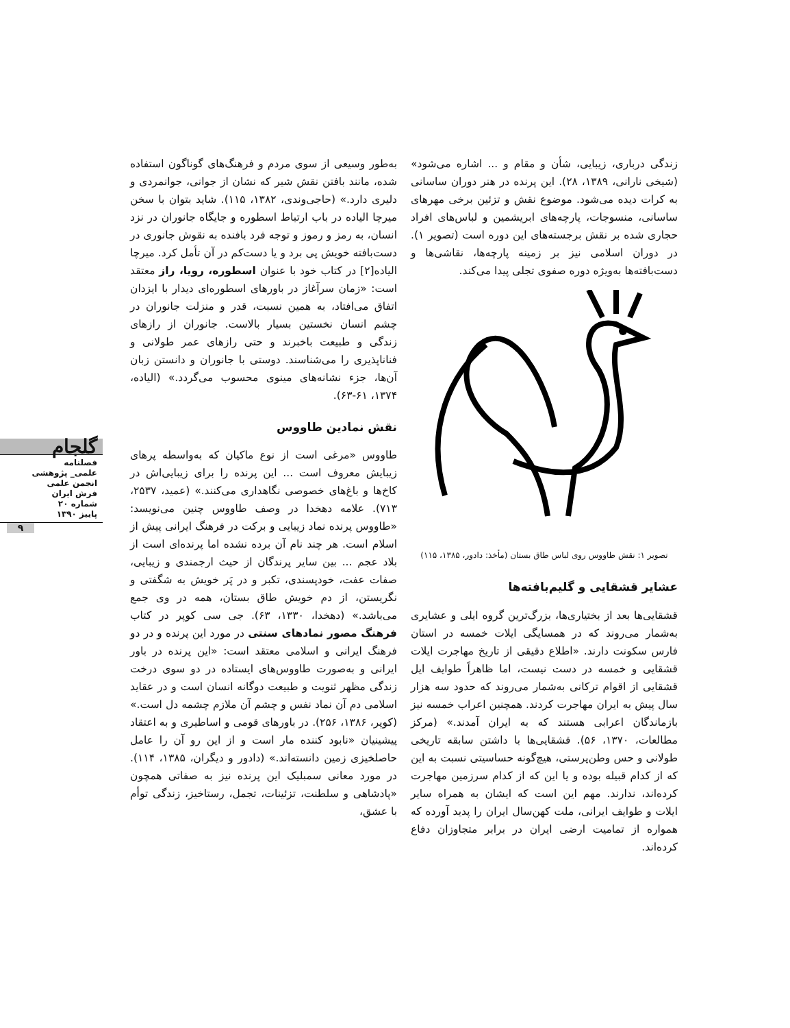به‌طور وسیعی از سوی مردم و فرهنگ‌های گوناگون استفاده شده، مانند بافتن نقش شیر که نشان از جوانی، جوانمردی و دلیری دارد.» (حاجی‌وندی، ۱۳۸۲، ۱۱۵). شاید بتوان با سخن میرچا الیاده در باب ارتباط اسطوره و جایگاه جانوران در نزد انسان، به رمز و رموز و توجه فرد بافنده به نقوش جانوری در دست‌بافته خویش پی برد و یا دست‌کم در آن تأمل کرد. میرچا الیاده[۲] در کتاب خود با عنوان اسطوره، رویا، راز معتقد است: «زمان سرآغاز در باورهای اسطوره‌ای دیدار با ایزدان اتفاق می‌افتاد، به همین نسبت، قدر و منزلت جانوران در چشم انسان نخستین بسیار بالاست. جانوران از رازهای زندگی و طبیعت باخبرند و حتی رازهای عمر طولانی و فناناپذیری را می‌شناسند. دوستی با جانوران و دانستن زبان آن‌ها، جزء نشانه‌های مینوی محسوب می‌گردد.» (الیاده، ۱۳۷۴، ۶۱-۶۳).
نقش نمادین طاووس
طاووس «مرغی است از نوع ماکیان که به‌واسطه پرهای زیبایش معروف است ... این پرنده را برای زیبایی‌اش در کاخ‌ها و باغ‌های خصوصی نگاهداری می‌کنند.» (عمید، ۲۵۳۷، ۷۱۳). علامه دهخدا در وصف طاووس چنین می‌نویسد: «طاووس پرنده نماد زیبایی و برکت در فرهنگ ایرانی پیش از اسلام است. هر چند نام آن برده نشده اما پرنده‌ای است از بلاد عجم ... بین سایر پرندگان از حیث ارجمندی و زیبایی، صفات عفت، خودپسندی، تکبر و در پَر خویش به شگفتی و نگریستن، از دم خویش طاق بستان، همه در وی جمع می‌باشد.» (دهخدا، ۱۳۳۰، ۶۳). جی سی کوپر در کتاب فرهنگ مصور نمادهای سنتی در مورد این پرنده و در دو فرهنگ ایرانی و اسلامی معتقد است: «این پرنده در باور ایرانی و به‌صورت طاووس‌های ایستاده در دو سوی درخت زندگی مظهر ثنویت و طبیعت دوگانه انسان است و در عقاید اسلامی دم آن نماد نفس و چشم آن ملازم چشمه دل است.» (کوپر، ۱۳۸۶، ۲۵۶). در باورهای قومی و اساطیری و به اعتقاد پیشینیان «نابود کننده مار است و از این رو آن را عامل حاصلخیزی زمین دانسته‌اند.» (دادور و دیگران، ۱۳۸۵، ۱۱۴). در مورد معانی سمبلیک این پرنده نیز به صفاتی همچون «پادشاهی و سلطنت، تزئینات، تجمل، رستاخیز، زندگی توأم با عشق،
زندگی درباری، زیبایی، شأن و مقام و ... اشاره می‌شود» (شیخی نارانی، ۱۳۸۹، ۲۸). این پرنده در هنر دوران ساسانی به کرات دیده می‌شود. موضوع نقش و تزئین برخی مهرهای ساسانی، منسوجات، پارچه‌های ابریشمین و لباس‌های افراد حجاری شده بر نقش برجسته‌های این دوره است (تصویر ۱). در دوران اسلامی نیز بر زمینه پارچه‌ها، نقاشی‌ها و دست‌بافته‌ها به‌ویژه دوره صفوی تجلی پیدا می‌کند.
تصویر ۱: نقش طاووس روی لباس طاق بستان (مأخذ: دادور، ۱۳۸۵، ۱۱۵)
عشایر قشقایی و گلیم‌بافته‌ها
قشقایی‌ها بعد از بختیاری‌ها، بزرگ‌ترین گروه ایلی و عشایری به‌شمار می‌روند که در همسایگی ایلات خمسه در استان فارس سکونت دارند. «اطلاع دقیقی از تاریخ مهاجرت ایلات قشقایی و خمسه در دست نیست، اما ظاهراً طوایف ایل قشقایی از اقوام ترکانی به‌شمار می‌روند که حدود سه هزار سال پیش به ایران مهاجرت کردند. همچنین اعراب خمسه نیز بازماندگان اعرابی هستند که به ایران آمدند.» (مرکز مطالعات، ۱۳۷۰، ۵۶). قشقایی‌ها با داشتن سابقه تاریخی طولانی و حس وطن‌پرستی، هیچ‌گونه حساسیتی نسبت به این که از کدام قبیله بوده و یا این که از کدام سرزمین مهاجرت کرده‌اند، ندارند. مهم این است که ایشان به همراه سایر ایلات و طوایف ایرانی، ملت کهن‌سال ایران را پدید آورده که همواره از تمامیت ارضی ایران در برابر متجاوزان دفاع کرده‌اند.
گلجام
فصلنامه
علمی_ پژوهشی
انجمن علمی
فرش ایران
شماره ۲۰
پاییز ۱۳۹۰
۹